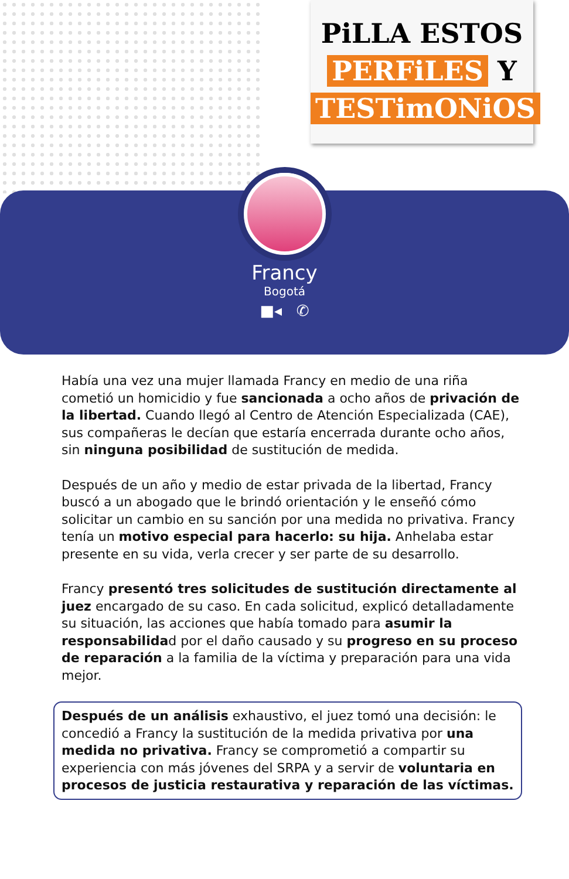PiLLA ESTOS
PERFiLES Y
TESTimONiOS
Francy
Bogotá
■◂ ✆
Había una vez una mujer llamada Francy en medio de una riña cometió un homicidio y fue sancionada a ocho años de privación de la libertad. Cuando llegó al Centro de Atención Especializada (CAE), sus compañeras le decían que estaría encerrada durante ocho años, sin ninguna posibilidad de sustitución de medida.
Después de un año y medio de estar privada de la libertad, Francy buscó a un abogado que le brindó orientación y le enseñó cómo solicitar un cambio en su sanción por una medida no privativa. Francy tenía un motivo especial para hacerlo: su hija. Anhelaba estar presente en su vida, verla crecer y ser parte de su desarrollo.
Francy presentó tres solicitudes de sustitución directamente al juez encargado de su caso. En cada solicitud, explicó detalladamente su situación, las acciones que había tomado para asumir la responsabilidad por el daño causado y su progreso en su proceso de reparación a la familia de la víctima y preparación para una vida mejor.
Después de un análisis exhaustivo, el juez tomó una decisión: le concedió a Francy la sustitución de la medida privativa por una medida no privativa. Francy se comprometió a compartir su experiencia con más jóvenes del SRPA y a servir de voluntaria en procesos de justicia restaurativa y reparación de las víctimas.